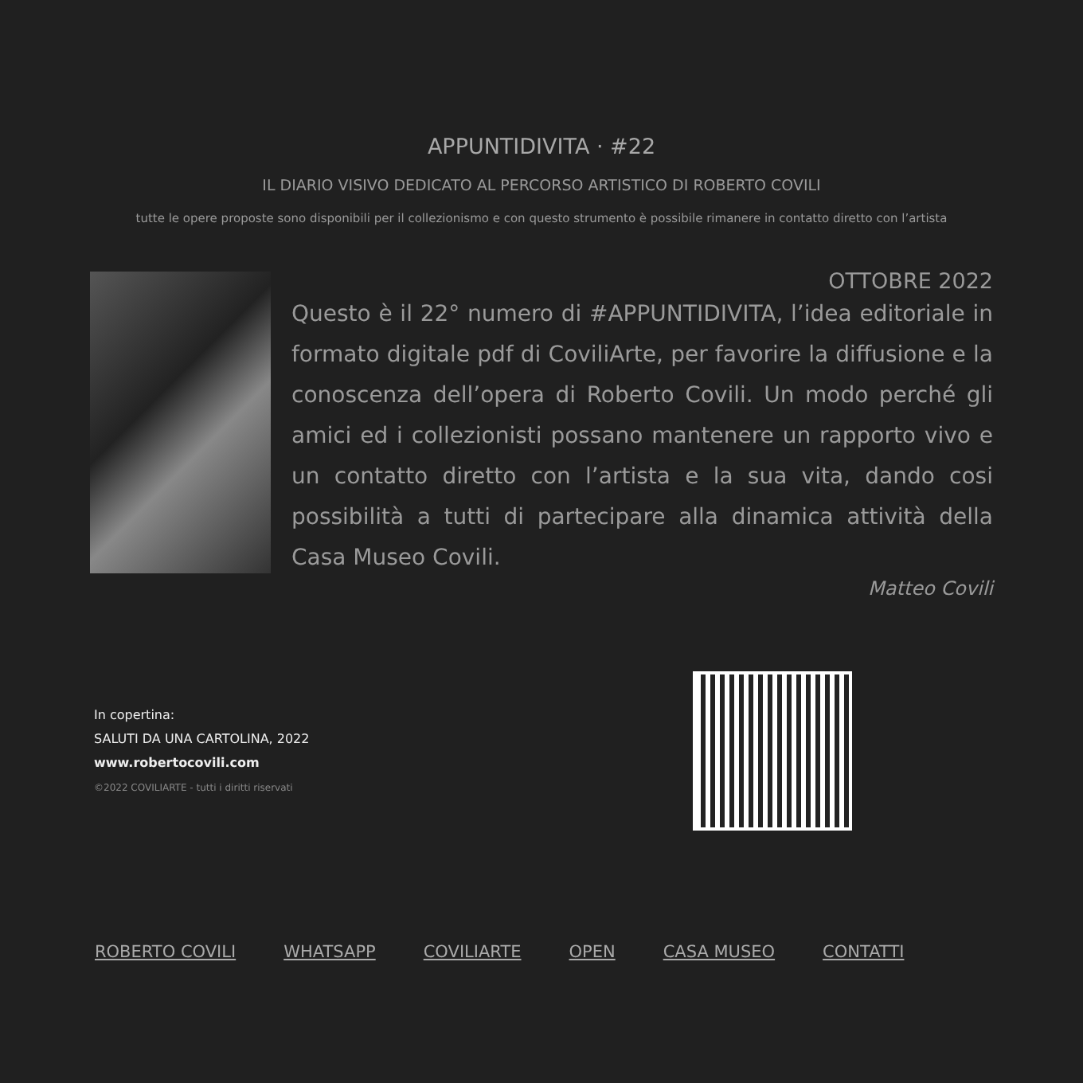APPUNTIDIVITA · #22
IL DIARIO VISIVO DEDICATO AL PERCORSO ARTISTICO DI ROBERTO COVILI
tutte le opere proposte sono disponibili per il collezionismo e con questo strumento è possibile rimanere in contatto diretto con l’artista
OTTOBRE 2022
Questo è il 22° numero di #APPUNTIDIVITA, l’idea editoriale in formato digitale pdf di CoviliArte, per favorire la diffusione e la conoscenza dell’opera di Roberto Covili. Un modo perché gli amici ed i collezionisti possano mantenere un rapporto vivo e un contatto diretto con l’artista e la sua vita, dando cosi possibilità a tutti di partecipare alla dinamica attività della Casa Museo Covili.
Matteo Covili
In copertina:
SALUTI DA UNA CARTOLINA, 2022
www.robertocovili.com
©2022 COVILIARTE - tutti i diritti riservati
ROBERTO COVILI WHATSAPP COVILIARTE OPEN CASA MUSEO CONTATTI